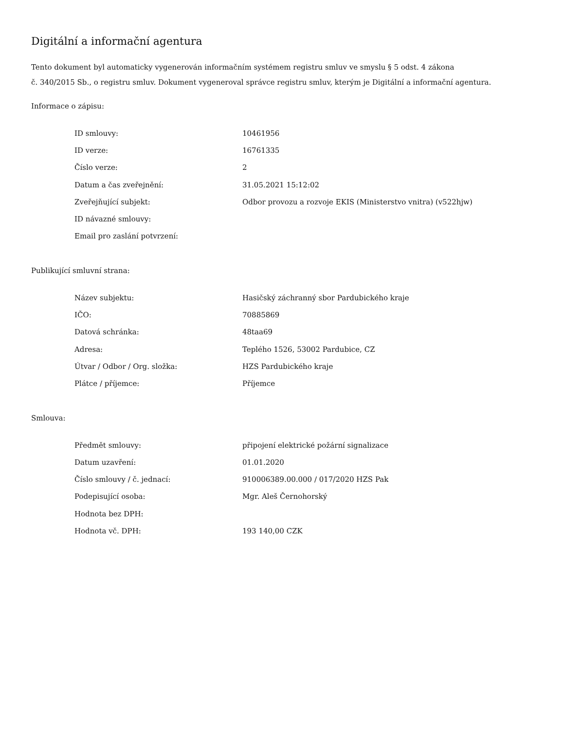Digitální a informační agentura
Tento dokument byl automaticky vygenerován informačním systémem registru smluv ve smyslu § 5 odst. 4 zákona
č. 340/2015 Sb., o registru smluv. Dokument vygeneroval správce registru smluv, kterým je Digitální a informační agentura.
Informace o zápisu:
| ID smlouvy: | 10461956 |
| ID verze: | 16761335 |
| Číslo verze: | 2 |
| Datum a čas zveřejnění: | 31.05.2021 15:12:02 |
| Zveřejňující subjekt: | Odbor provozu a rozvoje EKIS (Ministerstvo vnitra) (v522hjw) |
| ID návazné smlouvy: | |
| Email pro zaslání potvrzení: | |
Publikující smluvní strana:
| Název subjektu: | Hasičský záchranný sbor Pardubického kraje |
| IČO: | 70885869 |
| Datová schránka: | 48taa69 |
| Adresa: | Teplého 1526, 53002 Pardubice, CZ |
| Útvar / Odbor / Org. složka: | HZS Pardubického kraje |
| Plátce / příjemce: | Příjemce |
Smlouva:
| Předmět smlouvy: | připojení elektrické požární signalizace |
| Datum uzavření: | 01.01.2020 |
| Číslo smlouvy / č. jednací: | 910006389.00.000 / 017/2020 HZS Pak |
| Podepisující osoba: | Mgr. Aleš Černohorský |
| Hodnota bez DPH: | |
| Hodnota vč. DPH: | 193 140,00 CZK |